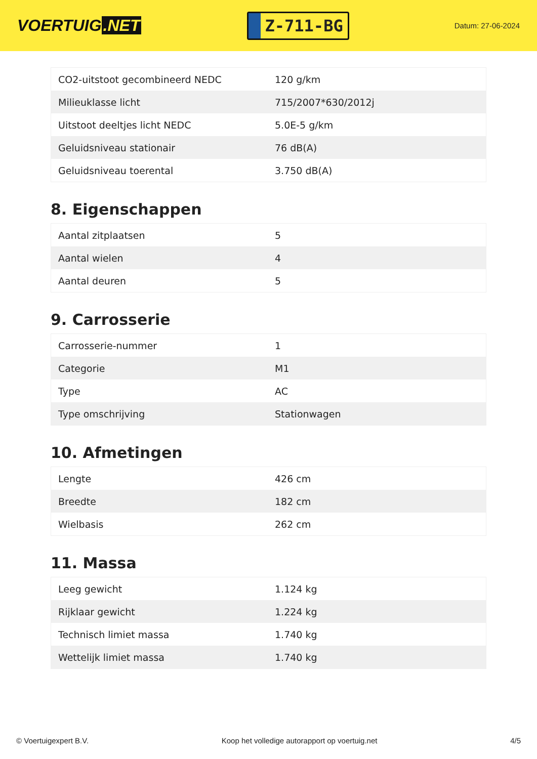VOERTUIG.NET
Z-711-BG
Datum: 27-06-2024
| CO2-uitstoot gecombineerd NEDC | 120 g/km |
| Milieuklasse licht | 715/2007*630/2012j |
| Uitstoot deeltjes licht NEDC | 5.0E-5 g/km |
| Geluidsniveau stationair | 76 dB(A) |
| Geluidsniveau toerental | 3.750 dB(A) |
8. Eigenschappen
| Aantal zitplaatsen | 5 |
| Aantal wielen | 4 |
| Aantal deuren | 5 |
9. Carrosserie
| Carrosserie-nummer | 1 |
| Categorie | M1 |
| Type | AC |
| Type omschrijving | Stationwagen |
10. Afmetingen
| Lengte | 426 cm |
| Breedte | 182 cm |
| Wielbasis | 262 cm |
11. Massa
| Leeg gewicht | 1.124 kg |
| Rijklaar gewicht | 1.224 kg |
| Technisch limiet massa | 1.740 kg |
| Wettelijk limiet massa | 1.740 kg |
© Voertuigexpert B.V. Koop het volledige autorapport op voertuig.net 4/5